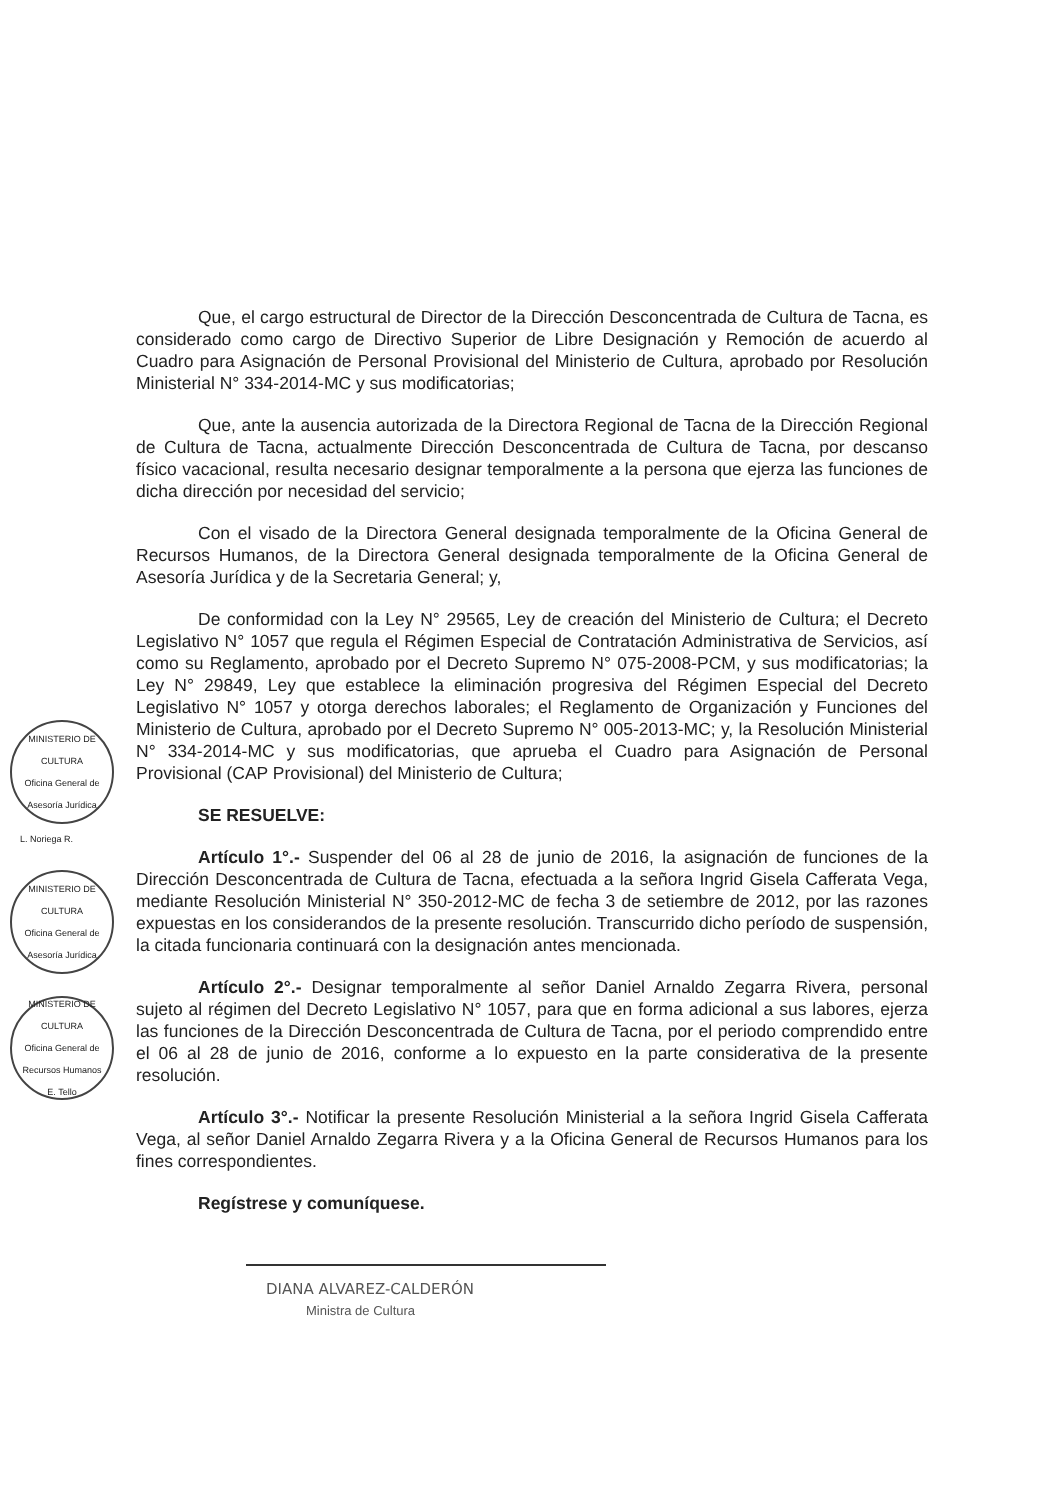MINISTERIO DE CULTURA
Oficina General de Asesoría Jurídica
L. Noriega R.
MINISTERIO DE CULTURA
Oficina General de Asesoría Jurídica
MINISTERIO DE CULTURA
Oficina General de Recursos Humanos
E. Tello
Que, el cargo estructural de Director de la Dirección Desconcentrada de Cultura de Tacna, es considerado como cargo de Directivo Superior de Libre Designación y Remoción de acuerdo al Cuadro para Asignación de Personal Provisional del Ministerio de Cultura, aprobado por Resolución Ministerial N° 334-2014-MC y sus modificatorias;
Que, ante la ausencia autorizada de la Directora Regional de Tacna de la Dirección Regional de Cultura de Tacna, actualmente Dirección Desconcentrada de Cultura de Tacna, por descanso físico vacacional, resulta necesario designar temporalmente a la persona que ejerza las funciones de dicha dirección por necesidad del servicio;
Con el visado de la Directora General designada temporalmente de la Oficina General de Recursos Humanos, de la Directora General designada temporalmente de la Oficina General de Asesoría Jurídica y de la Secretaria General; y,
De conformidad con la Ley N° 29565, Ley de creación del Ministerio de Cultura; el Decreto Legislativo N° 1057 que regula el Régimen Especial de Contratación Administrativa de Servicios, así como su Reglamento, aprobado por el Decreto Supremo N° 075-2008-PCM, y sus modificatorias; la Ley N° 29849, Ley que establece la eliminación progresiva del Régimen Especial del Decreto Legislativo N° 1057 y otorga derechos laborales; el Reglamento de Organización y Funciones del Ministerio de Cultura, aprobado por el Decreto Supremo N° 005-2013-MC; y, la Resolución Ministerial N° 334-2014-MC y sus modificatorias, que aprueba el Cuadro para Asignación de Personal Provisional (CAP Provisional) del Ministerio de Cultura;
SE RESUELVE:
Artículo 1°.- Suspender del 06 al 28 de junio de 2016, la asignación de funciones de la Dirección Desconcentrada de Cultura de Tacna, efectuada a la señora Ingrid Gisela Cafferata Vega, mediante Resolución Ministerial N° 350-2012-MC de fecha 3 de setiembre de 2012, por las razones expuestas en los considerandos de la presente resolución. Transcurrido dicho período de suspensión, la citada funcionaria continuará con la designación antes mencionada.
Artículo 2°.- Designar temporalmente al señor Daniel Arnaldo Zegarra Rivera, personal sujeto al régimen del Decreto Legislativo N° 1057, para que en forma adicional a sus labores, ejerza las funciones de la Dirección Desconcentrada de Cultura de Tacna, por el periodo comprendido entre el 06 al 28 de junio de 2016, conforme a lo expuesto en la parte considerativa de la presente resolución.
Artículo 3°.- Notificar la presente Resolución Ministerial a la señora Ingrid Gisela Cafferata Vega, al señor Daniel Arnaldo Zegarra Rivera y a la Oficina General de Recursos Humanos para los fines correspondientes.
Regístrese y comuníquese.
DIANA ALVAREZ-CALDERÓN
Ministra de Cultura